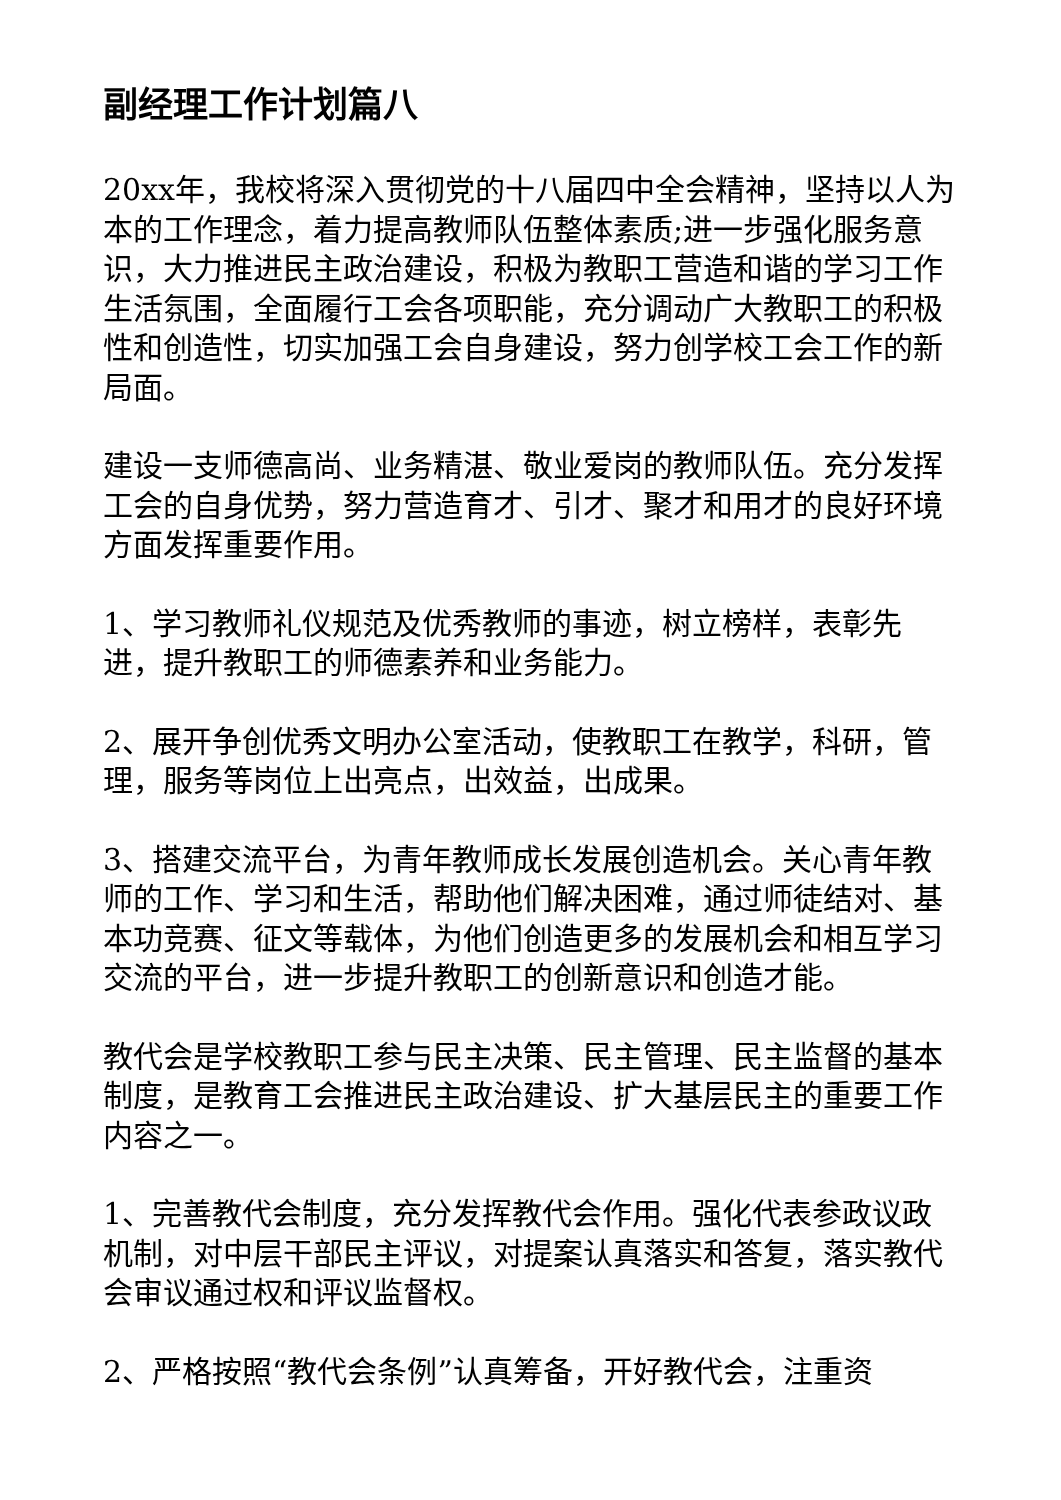副经理工作计划篇八
20xx年，我校将深入贯彻党的十八届四中全会精神，坚持以人为本的工作理念，着力提高教师队伍整体素质;进一步强化服务意识，大力推进民主政治建设，积极为教职工营造和谐的学习工作生活氛围，全面履行工会各项职能，充分调动广大教职工的积极性和创造性，切实加强工会自身建设，努力创学校工会工作的新局面。
建设一支师德高尚、业务精湛、敬业爱岗的教师队伍。充分发挥工会的自身优势，努力营造育才、引才、聚才和用才的良好环境方面发挥重要作用。
1、学习教师礼仪规范及优秀教师的事迹，树立榜样，表彰先进，提升教职工的师德素养和业务能力。
2、展开争创优秀文明办公室活动，使教职工在教学，科研，管理，服务等岗位上出亮点，出效益，出成果。
3、搭建交流平台，为青年教师成长发展创造机会。关心青年教师的工作、学习和生活，帮助他们解决困难，通过师徒结对、基本功竞赛、征文等载体，为他们创造更多的发展机会和相互学习交流的平台，进一步提升教职工的创新意识和创造才能。
教代会是学校教职工参与民主决策、民主管理、民主监督的基本制度，是教育工会推进民主政治建设、扩大基层民主的重要工作内容之一。
1、完善教代会制度，充分发挥教代会作用。强化代表参政议政机制，对中层干部民主评议，对提案认真落实和答复，落实教代会审议通过权和评议监督权。
2、严格按照“教代会条例”认真筹备，开好教代会，注重资